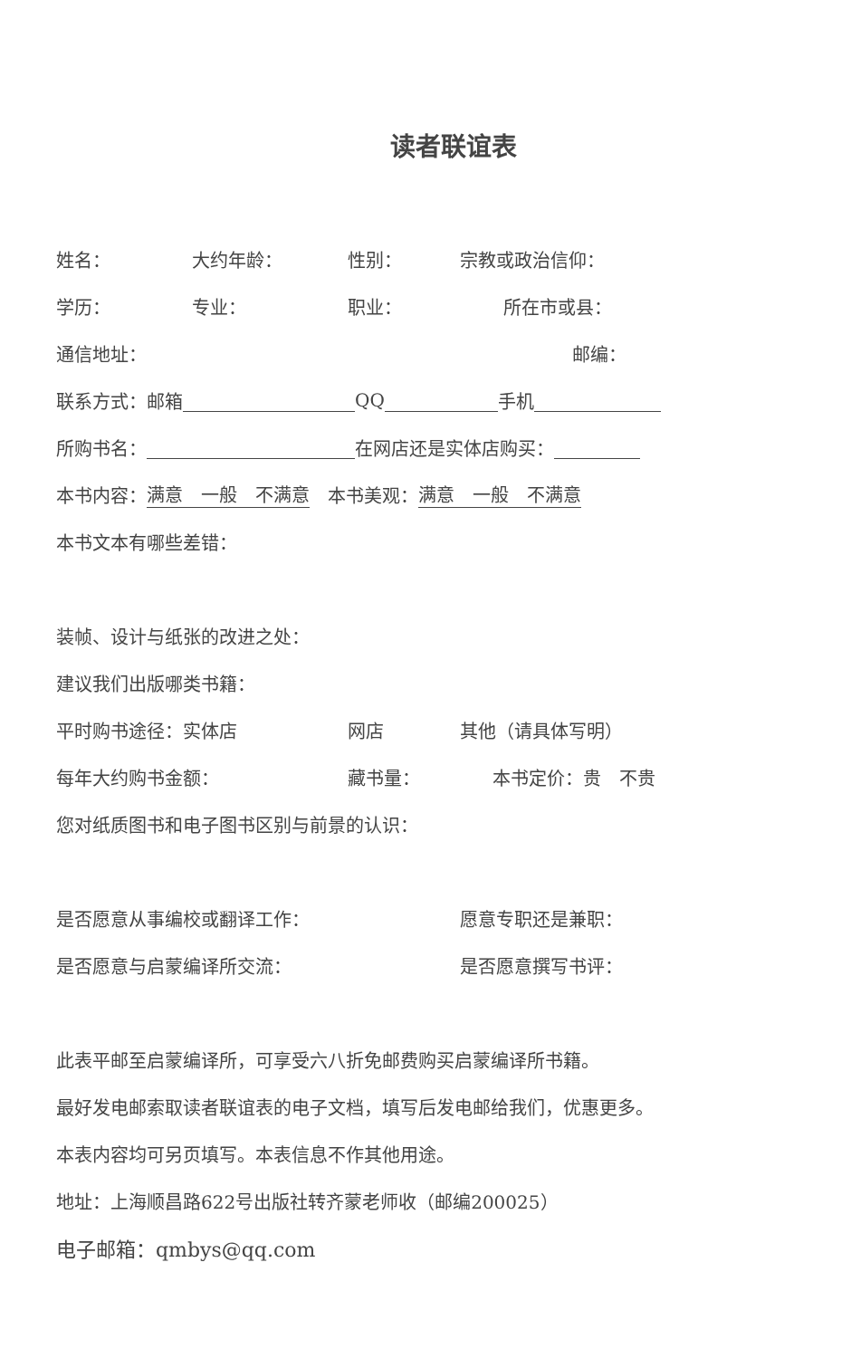读者联谊表
姓名： 大约年龄： 性别： 宗教或政治信仰：
学历： 专业： 职业： 所在市或县：
通信地址： 邮编：
联系方式：邮箱 QQ 手机
所购书名： 在网店还是实体店购买：
本书内容： 满意　一般　不满意　本书美观： 满意　一般　不满意
本书文本有哪些差错：
装帧、设计与纸张的改进之处：
建议我们出版哪类书籍：
平时购书途径：实体店 网店 其他（请具体写明）
每年大约购书金额： 藏书量： 本书定价：贵　不贵
您对纸质图书和电子图书区别与前景的认识：
是否愿意从事编校或翻译工作： 愿意专职还是兼职：
是否愿意与启蒙编译所交流： 是否愿意撰写书评：
此表平邮至启蒙编译所，可享受六八折免邮费购买启蒙编译所书籍。
最好发电邮索取读者联谊表的电子文档，填写后发电邮给我们，优惠更多。
本表内容均可另页填写。本表信息不作其他用途。
地址：上海顺昌路622号出版社转齐蒙老师收（邮编200025）
电子邮箱：qmbys@qq.com